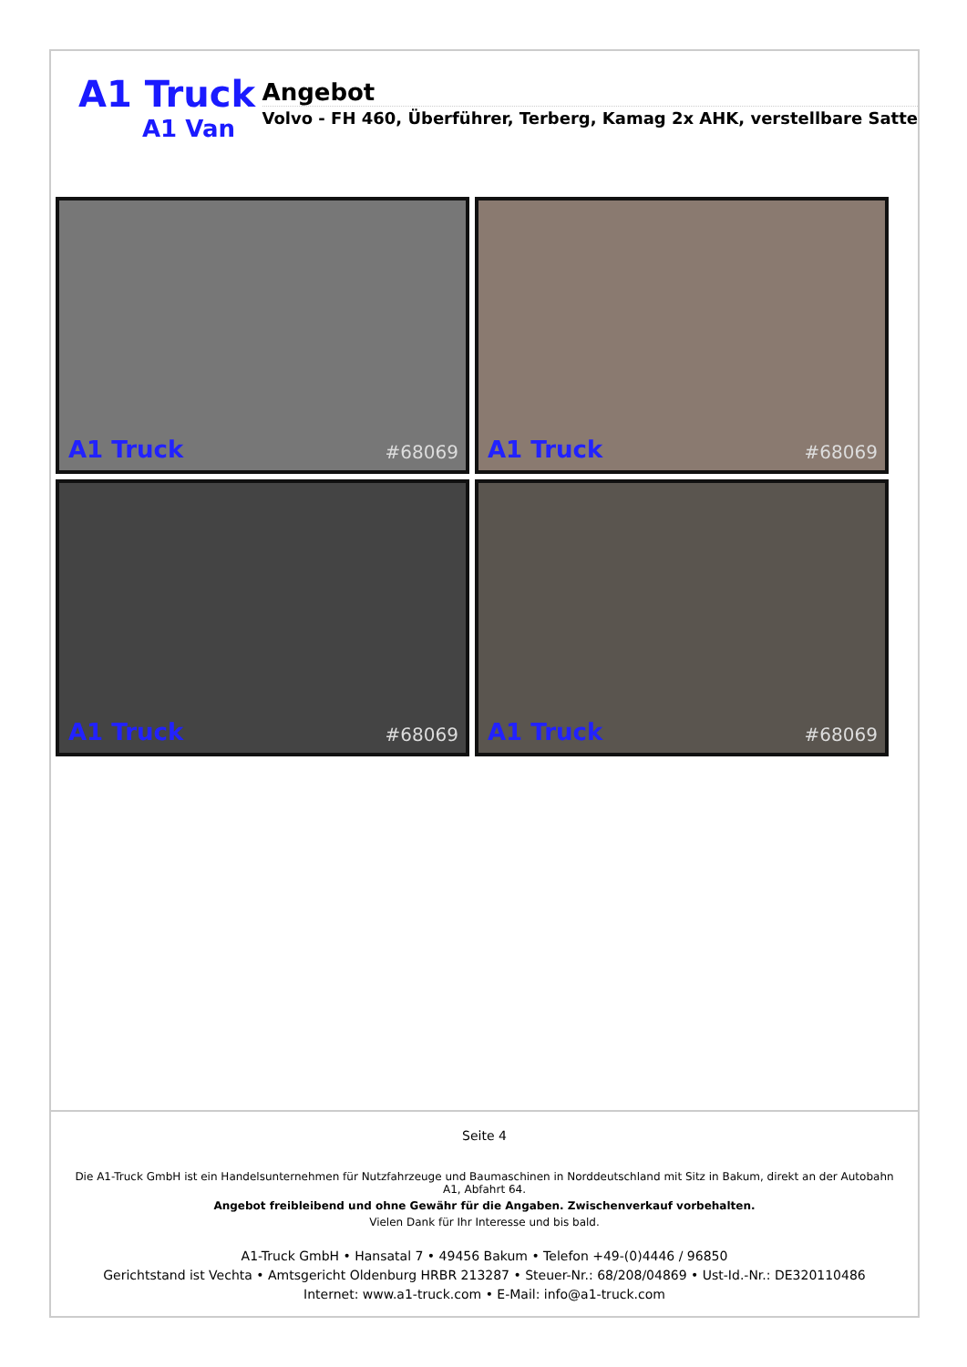A1 Truck
A1 Van
Angebot
Volvo - FH 460, Überführer, Terberg, Kamag 2x AHK, verstellbare Satte
A1 Truck #68069
A1 Truck #68069
A1 Truck #68069
A1 Truck #68069
Seite 4
Die A1-Truck GmbH ist ein Handelsunternehmen für Nutzfahrzeuge und Baumaschinen in Norddeutschland mit Sitz in Bakum, direkt an der Autobahn A1, Abfahrt 64.
Angebot freibleibend und ohne Gewähr für die Angaben. Zwischenverkauf vorbehalten.
Vielen Dank für Ihr Interesse und bis bald.
A1-Truck GmbH • Hansatal 7 • 49456 Bakum • Telefon +49-(0)4446 / 96850
Gerichtstand ist Vechta • Amtsgericht Oldenburg HRBR 213287 • Steuer-Nr.: 68/208/04869 • Ust-Id.-Nr.: DE320110486
Internet: www.a1-truck.com • E-Mail: info@a1-truck.com